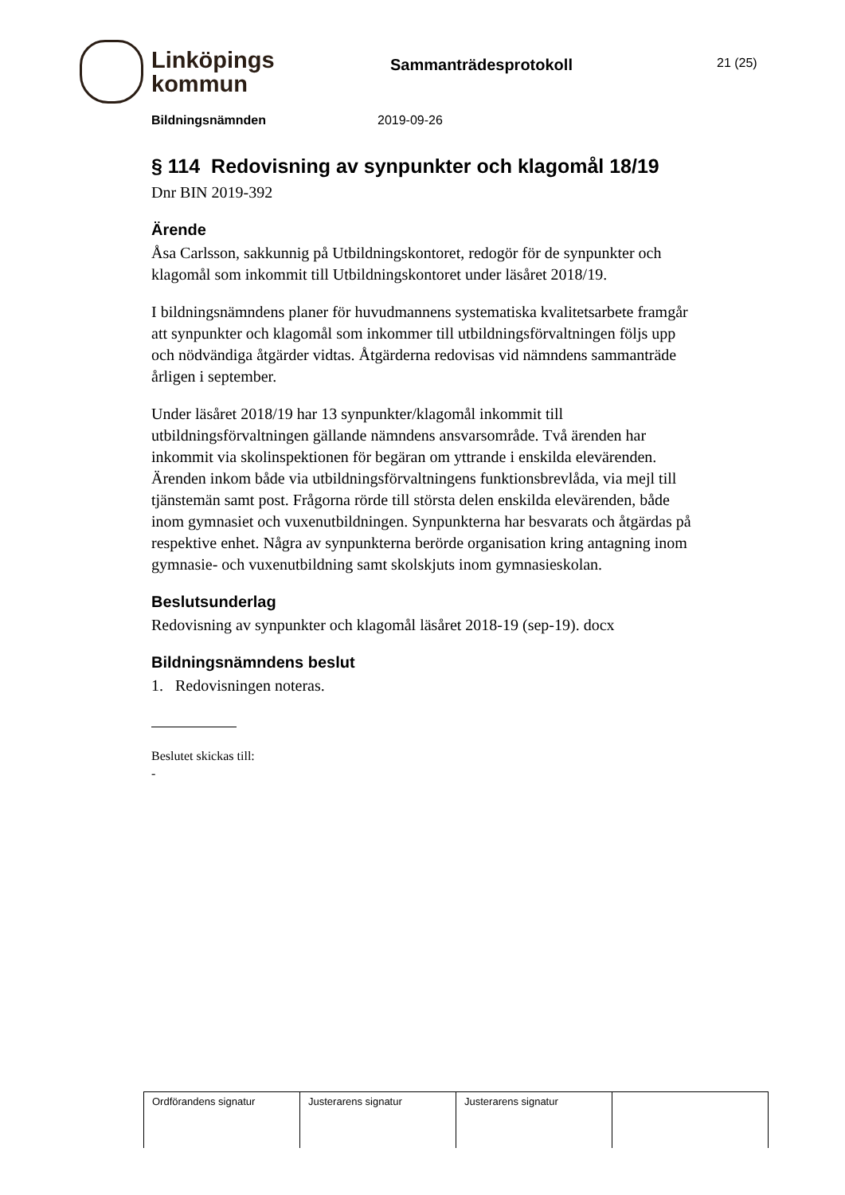Linköpings
kommun
Sammanträdesprotokoll 21 (25)
Bildningsnämnden 2019-09-26
§ 114 Redovisning av synpunkter och klagomål 18/19
Dnr BIN 2019-392
Ärende
Åsa Carlsson, sakkunnig på Utbildningskontoret, redogör för de synpunkter och klagomål som inkommit till Utbildningskontoret under läsåret 2018/19.
I bildningsnämndens planer för huvudmannens systematiska kvalitetsarbete framgår att synpunkter och klagomål som inkommer till utbildningsförvaltningen följs upp och nödvändiga åtgärder vidtas. Åtgärderna redovisas vid nämndens sammanträde årligen i september.
Under läsåret 2018/19 har 13 synpunkter/klagomål inkommit till utbildningsförvaltningen gällande nämndens ansvarsområde. Två ärenden har inkommit via skolinspektionen för begäran om yttrande i enskilda elevärenden. Ärenden inkom både via utbildningsförvaltningens funktionsbrevlåda, via mejl till tjänstemän samt post. Frågorna rörde till största delen enskilda elevärenden, både inom gymnasiet och vuxenutbildningen. Synpunkterna har besvarats och åtgärdas på respektive enhet. Några av synpunkterna berörde organisation kring antagning inom gymnasie- och vuxenutbildning samt skolskjuts inom gymnasieskolan.
Beslutsunderlag
Redovisning av synpunkter och klagomål läsåret 2018-19 (sep-19). docx
Bildningsnämndens beslut
1. Redovisningen noteras.
Beslutet skickas till:
-
| Ordförandens signatur | Justerarens signatur | Justerarens signatur | |